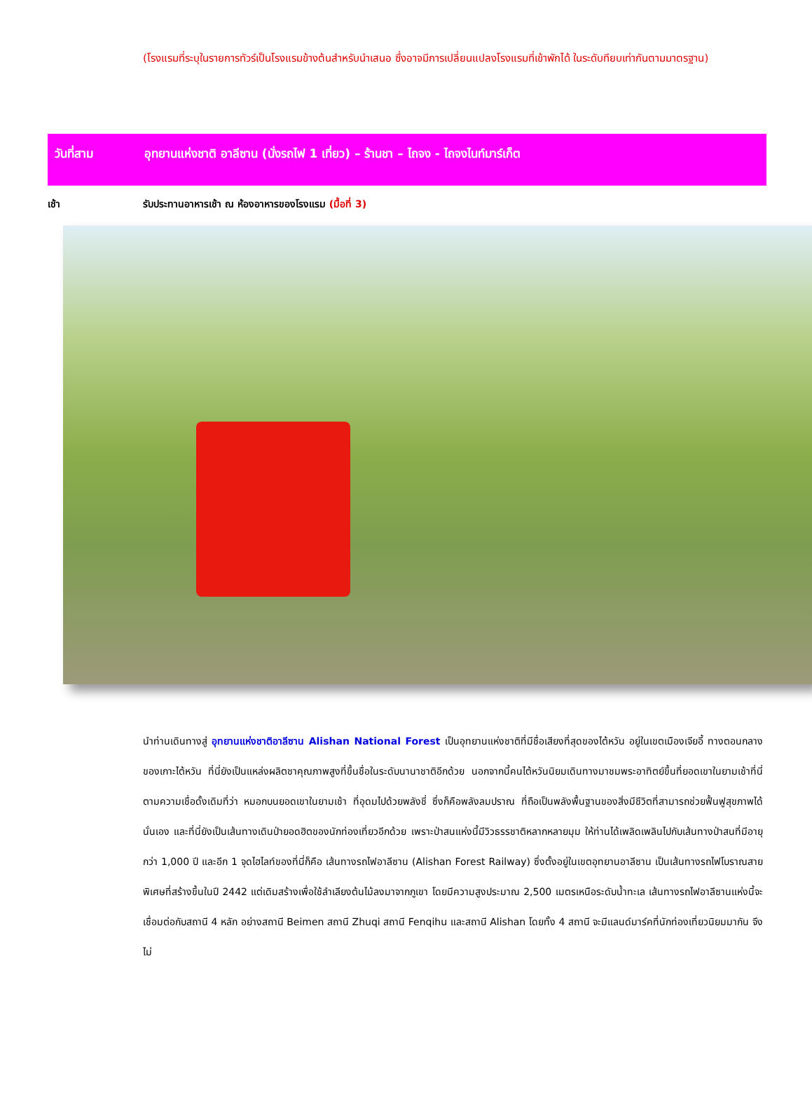(โรงแรมที่ระบุในรายการทัวร์เป็นโรงแรมข้างต้นสำหรับนำเสนอ ซึ่งอาจมีการเปลี่ยนแปลงโรงแรมที่เข้าพักได้ ในระดับทียบเท่ากันตามมาตรฐาน)
วันที่สาม อุทยานแห่งชาติ อาลีซาน (นั่งรถไฟ 1 เที่ยว) – ร้านชา – ไถจง - ไถจงไนท์มาร์เก็ต
เช้า รับประทานอาหารเช้า ณ ห้องอาหารของโรงแรม (มื้อที่ 3)
นำท่านเดินทางสู่ อุทยานแห่งชาติอาลีซาน Alishan National Forest เป็นอุทยานแห่งชาติที่มีชื่อเสียงที่สุดของไต้หวัน อยู่ในเขตเมืองเจียอี้ ทางตอนกลางของเกาะไต้หวัน ที่นี่ยังเป็นแหล่งผลิตชาคุณภาพสูงที่ขึ้นชื่อในระดับนานาชาติอีกด้วย นอกจากนี้คนไต้หวันนิยมเดินทางมาชมพระอาทิตย์ขึ้นที่ยอดเขาในยามเช้าที่นี่ ตามความเชื่อดั้งเดิมที่ว่า หมอกบนยอดเขาในยามเช้า ที่อุดมไปด้วยพลังชี่ ซึ่งก็คือพลังลมปราณ ที่ถือเป็นพลังพื้นฐานของสิ่งมีชีวิตที่สามารถช่วยฟื้นฟูสุขภาพได้นั่นเอง และที่นี่ยังเป็นเส้นทางเดินป่ายอดฮิตของนักท่องเที่ยวอีกด้วย เพราะป่าสนแห่งนี้มีวิวธรรชาติหลากหลายมุม ให้ท่านได้เพลิดเพลินไปกับเส้นทางป่าสนที่มีอายุกว่า 1,000 ปี และอีก 1 จุดไฮไลท์ของที่นี่ก็คือ เส้นทางรถไฟอาลีซาน (Alishan Forest Railway) ซึ่งตั้งอยู่ในเขตอุทยานอาลีซาน เป็นเส้นทางรถไฟโบราณสายพิเศษที่สร้างขึ้นในปี 2442 แต่เดิมสร้างเพื่อใช้ลำเลียงต้นไม้ลงมาจากภูเขา โดยมีความสูงประมาณ 2,500 เมตรเหนือระดับน้ำทะเล เส้นทางรถไฟอาลีซานแห่งนี้จะเชื่อมต่อกับสถานี 4 หลัก อย่างสถานี Beimen สถานี Zhuqi สถานี Fenqihu และสถานี Alishan โดยทั้ง 4 สถานี จะมีแลนด์มาร์คที่นักท่องเที่ยวนิยมมากัน จึงไม่